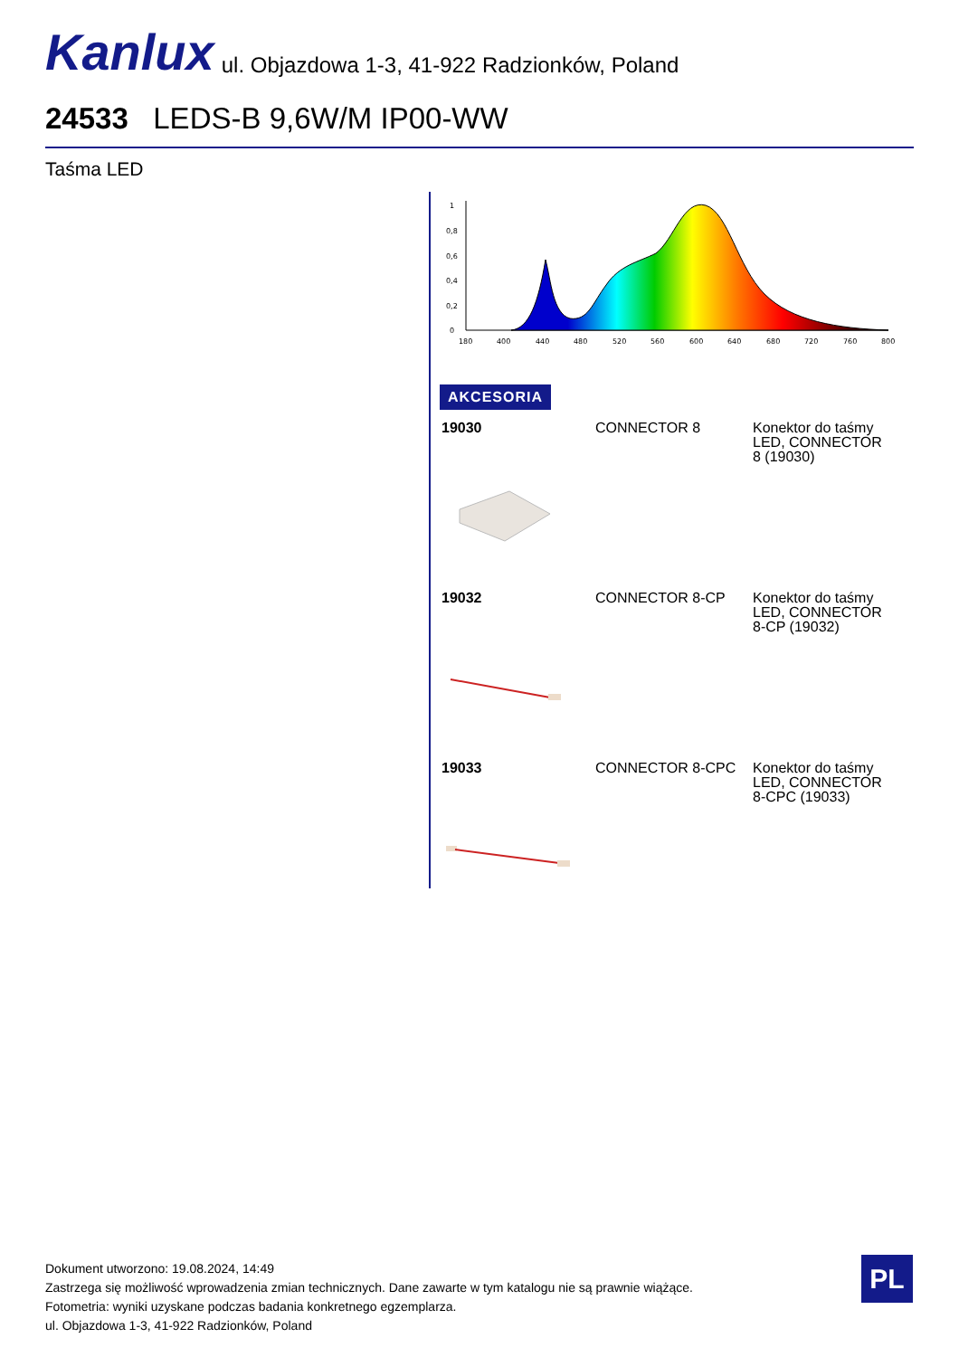Kanlux ul. Objazdowa 1-3, 41-922 Radzionków, Poland
24533 LEDS-B 9,6W/M IP00-WW
Taśma LED
1
0,8
0,6
0,4
0,2
0
180
400
440
480
520
560
600
640
680
720
760
800
AKCESORIA
| 19030 | CONNECTOR 8 | Konektor do taśmy LED, CONNECTOR 8 (19030) |
| 19032 | CONNECTOR 8-CP | Konektor do taśmy LED, CONNECTOR 8-CP (19032) |
| 19033 | CONNECTOR 8-CPC | Konektor do taśmy LED, CONNECTOR 8-CPC (19033) |
Dokument utworzono: 19.08.2024, 14:49
Zastrzega się możliwość wprowadzenia zmian technicznych. Dane zawarte w tym katalogu nie są prawnie wiążące.
Fotometria: wyniki uzyskane podczas badania konkretnego egzemplarza.
ul. Objazdowa 1-3, 41-922 Radzionków, Poland
PL